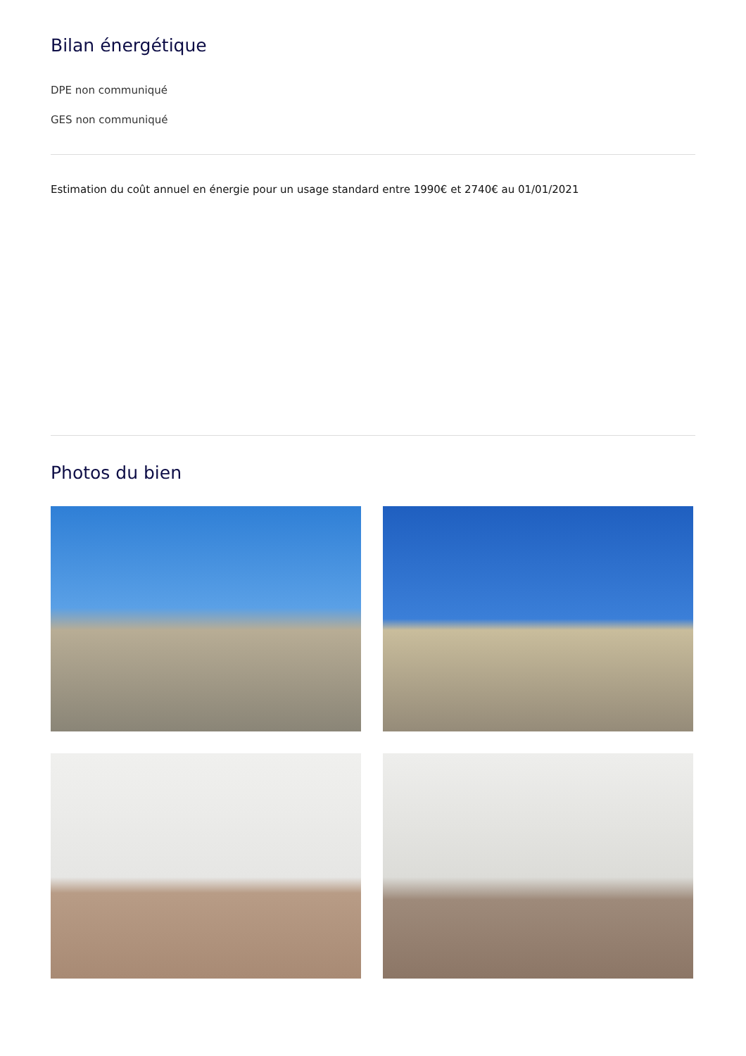Bilan énergétique
DPE non communiqué
GES non communiqué
Estimation du coût annuel en énergie pour un usage standard entre 1990€ et 2740€ au 01/01/2021
Photos du bien